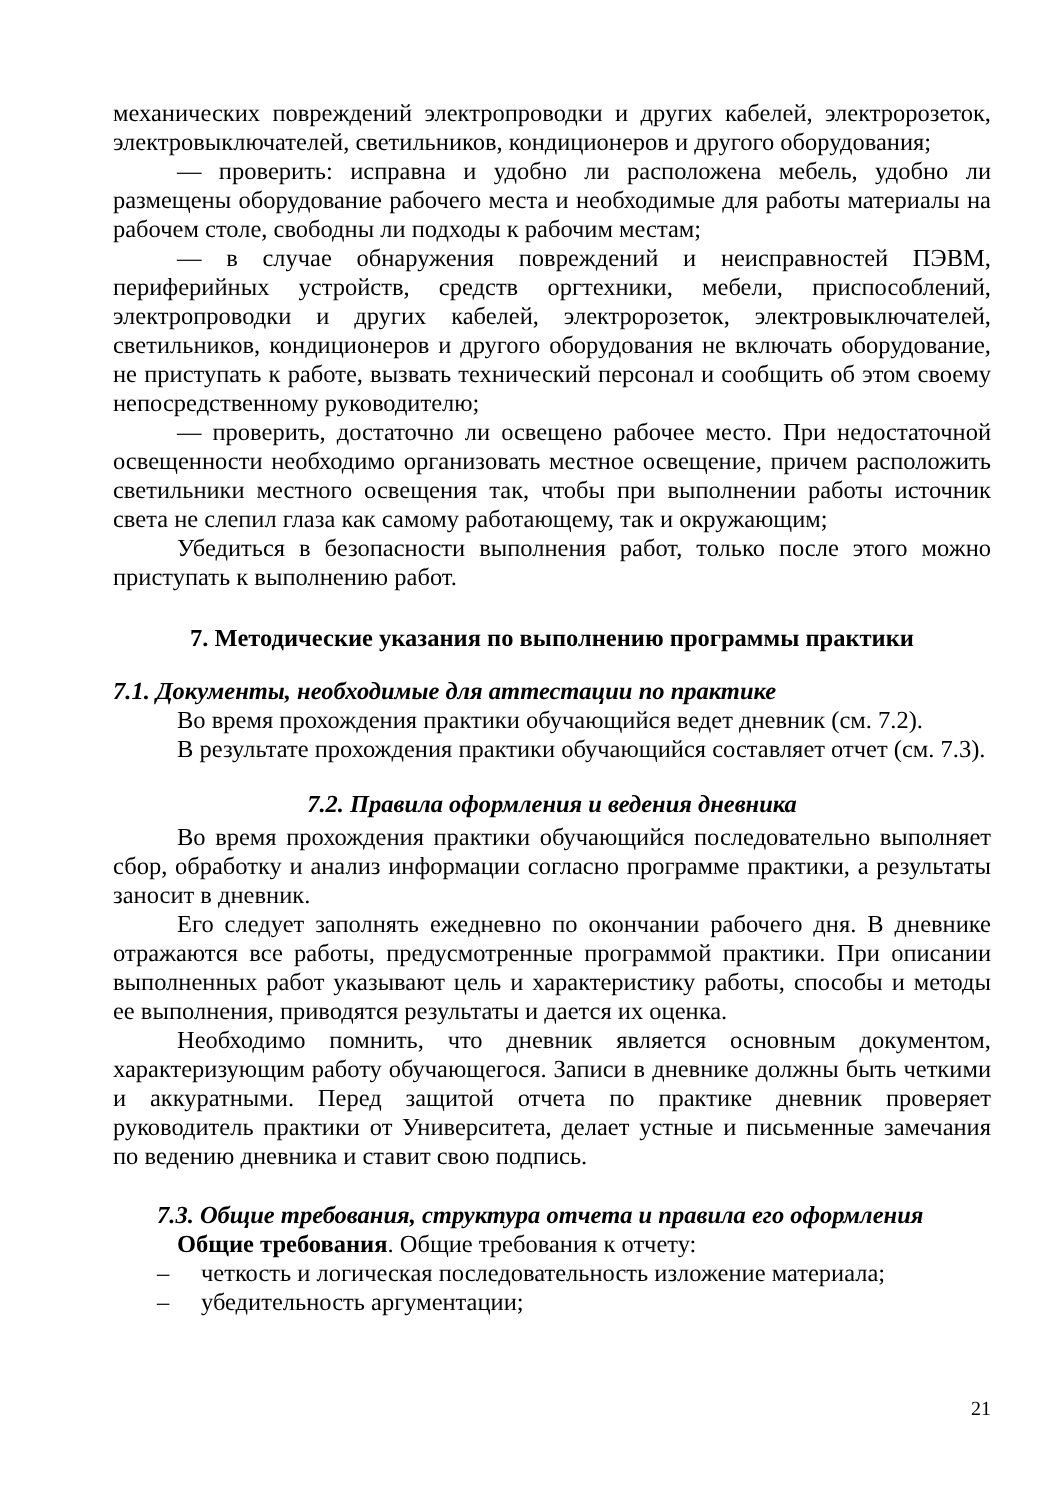механических повреждений электропроводки и других кабелей, электророзеток, электровыключателей, светильников, кондиционеров и другого оборудования;
— проверить: исправна и удобно ли расположена мебель, удобно ли размещены оборудование рабочего места и необходимые для работы материалы на рабочем столе, свободны ли подходы к рабочим местам;
— в случае обнаружения повреждений и неисправностей ПЭВМ, периферийных устройств, средств оргтехники, мебели, приспособлений, электропроводки и других кабелей, электророзеток, электровыключателей, светильников, кондиционеров и другого оборудования не включать оборудование, не приступать к работе, вызвать технический персонал и сообщить об этом своему непосредственному руководителю;
— проверить, достаточно ли освещено рабочее место. При недостаточной освещенности необходимо организовать местное освещение, причем расположить светильники местного освещения так, чтобы при выполнении работы источник света не слепил глаза как самому работающему, так и окружающим;
Убедиться в безопасности выполнения работ, только после этого можно приступать к выполнению работ.
7. Методические указания по выполнению программы практики
7.1. Документы, необходимые для аттестации по практике
Во время прохождения практики обучающийся ведет дневник (см. 7.2).
В результате прохождения практики обучающийся составляет отчет (см. 7.3).
7.2. Правила оформления и ведения дневника
Во время прохождения практики обучающийся последовательно выполняет сбор, обработку и анализ информации согласно программе практики, а результаты заносит в дневник.
Его следует заполнять ежедневно по окончании рабочего дня. В дневнике отражаются все работы, предусмотренные программой практики. При описании выполненных работ указывают цель и характеристику работы, способы и методы ее выполнения, приводятся результаты и дается их оценка.
Необходимо помнить, что дневник является основным документом, характеризующим работу обучающегося. Записи в дневнике должны быть четкими и аккуратными. Перед защитой отчета по практике дневник проверяет руководитель практики от Университета, делает устные и письменные замечания по ведению дневника и ставит свою подпись.
7.3. Общие требования, структура отчета и правила его оформления
Общие требования. Общие требования к отчету:
– четкость и логическая последовательность изложение материала;
– убедительность аргументации;
21